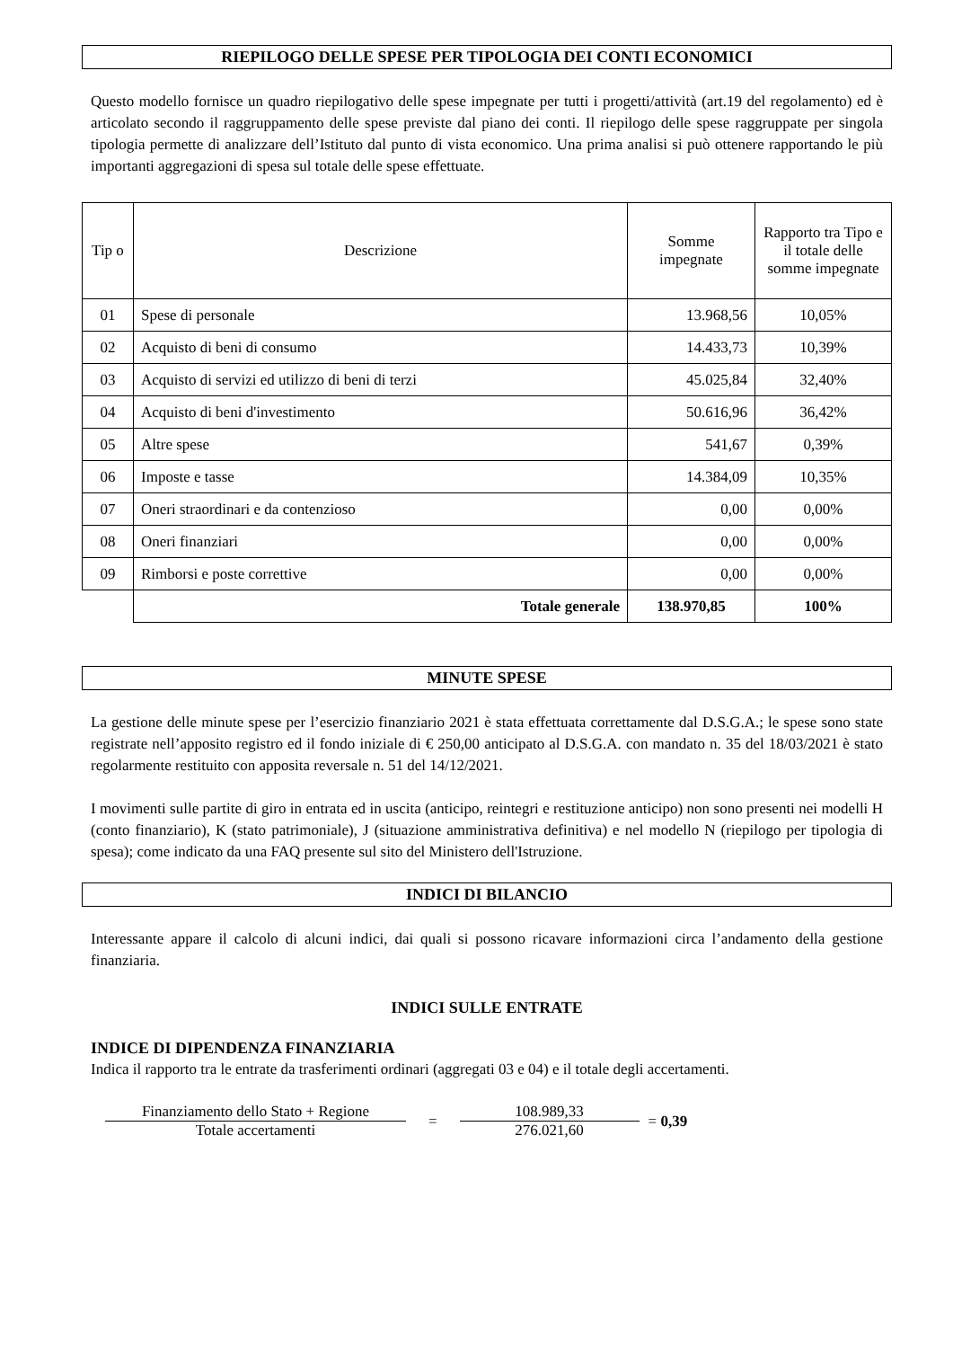RIEPILOGO DELLE SPESE PER TIPOLOGIA DEI CONTI ECONOMICI
Questo modello fornisce un quadro riepilogativo delle spese impegnate per tutti i progetti/attività (art.19 del regolamento) ed è articolato secondo il raggruppamento delle spese previste dal piano dei conti. Il riepilogo delle spese raggruppate per singola tipologia permette di analizzare dell’Istituto dal punto di vista economico. Una prima analisi si può ottenere rapportando le più importanti aggregazioni di spesa sul totale delle spese effettuate.
| Tip o | Descrizione | Somme impegnate | Rapporto tra Tipo e il totale delle somme impegnate |
| --- | --- | --- | --- |
| 01 | Spese di personale | 13.968,56 | 10,05% |
| 02 | Acquisto di beni di consumo | 14.433,73 | 10,39% |
| 03 | Acquisto di servizi ed utilizzo di beni di terzi | 45.025,84 | 32,40% |
| 04 | Acquisto di beni d'investimento | 50.616,96 | 36,42% |
| 05 | Altre spese | 541,67 | 0,39% |
| 06 | Imposte e tasse | 14.384,09 | 10,35% |
| 07 | Oneri straordinari e da contenzioso | 0,00 | 0,00% |
| 08 | Oneri finanziari | 0,00 | 0,00% |
| 09 | Rimborsi e poste correttive | 0,00 | 0,00% |
| | Totale generale | 138.970,85 | 100% |
MINUTE SPESE
La gestione delle minute spese per l’esercizio finanziario 2021 è stata effettuata correttamente dal D.S.G.A.; le spese sono state registrate nell’apposito registro ed il fondo iniziale di € 250,00 anticipato al D.S.G.A. con mandato n. 35 del 18/03/2021 è stato regolarmente restituito con apposita reversale n. 51 del 14/12/2021.
I movimenti sulle partite di giro in entrata ed in uscita (anticipo, reintegri e restituzione anticipo) non sono presenti nei modelli H (conto finanziario), K (stato patrimoniale), J (situazione amministrativa definitiva) e nel modello N (riepilogo per tipologia di spesa); come indicato da una FAQ presente sul sito del Ministero dell'Istruzione.
INDICI DI BILANCIO
Interessante appare il calcolo di alcuni indici, dai quali si possono ricavare informazioni circa l’andamento della gestione finanziaria.
INDICI SULLE ENTRATE
INDICE DI DIPENDENZA FINANZIARIA
Indica il rapporto tra le entrate da trasferimenti ordinari (aggregati 03 e 04) e il totale degli accertamenti.
Finanziamento dello Stato + Regione
Totale accertamenti
=
108.989,33
276.021,60
= 0,39